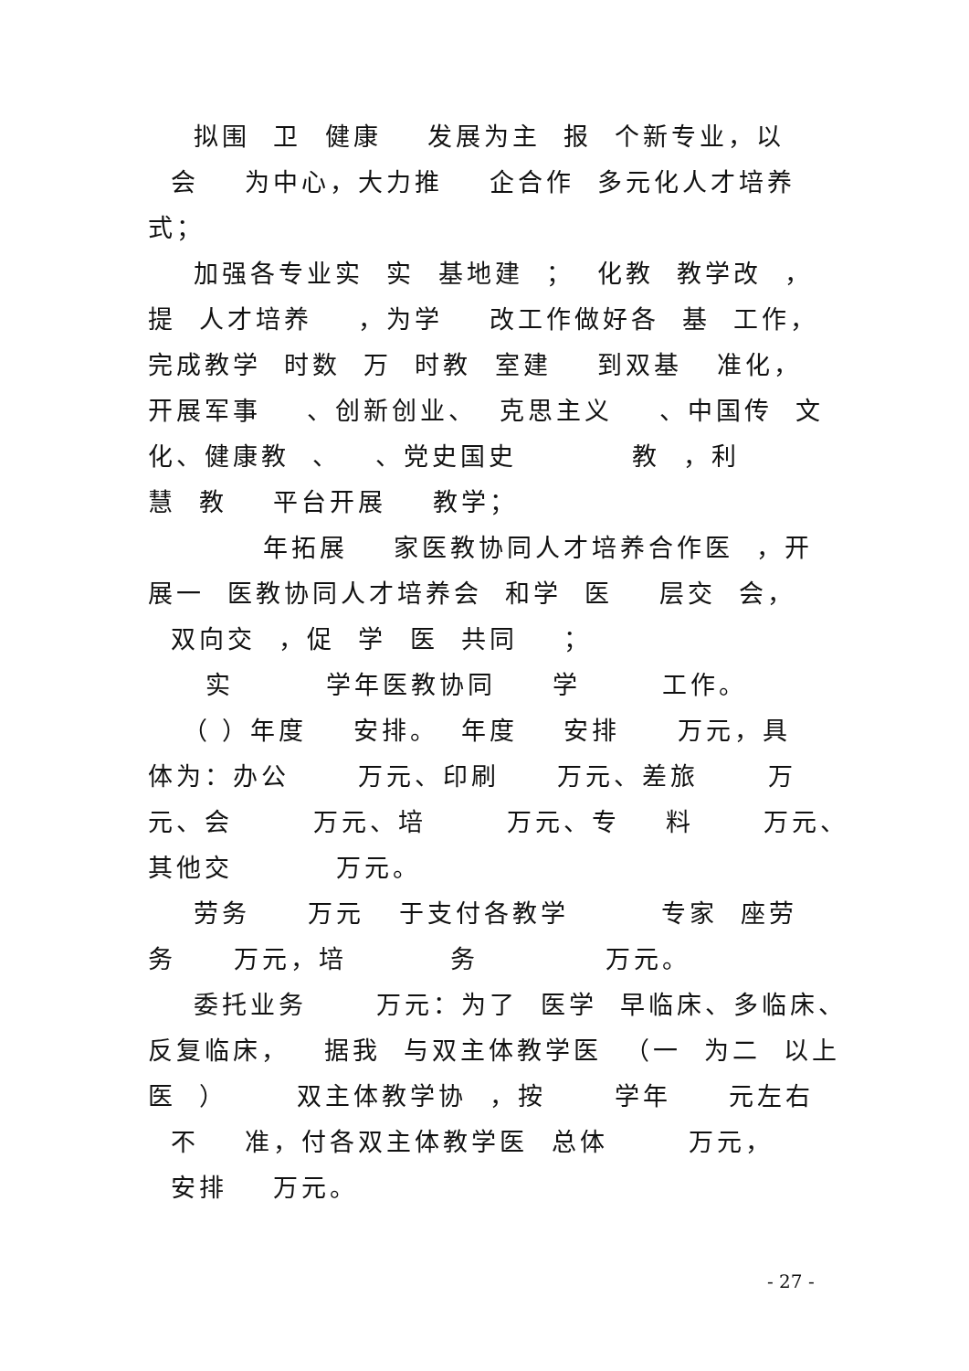拟围 卫 健康 发展为主 报 个新专业，以
会 为中心，大力推 企合作 多元化人才培养
式；
加强各专业实 实 基地建 ； 化教 教学改 ，
提 人才培养 ，为学 改工作做好各 基 工作，
完成教学 时数 万 时教 室建 到双基 准化，
开展军事 、创新创业、 克思主义 、中国传 文
化、健康教 、 、党史国史 教 ，利
慧 教 平台开展 教学；
年拓展 家医教协同人才培养合作医 ，开
展一 医教协同人才培养会 和学 医 层交 会，
双向交 ，促 学 医 共同 ；
实 学年医教协同 学 工作。
（ ）年度 安排。 年度 安排 万元，具
体为：办公 万元、印刷 万元、差旅 万
元、会 万元、培 万元、专 料 万元、
其他交 万元。
劳务 万元 于支付各教学 专家 座劳
务 万元，培 务 万元。
委托业务 万元：为了 医学 早临床、多临床、
反复临床， 据我 与双主体教学医 （一 为二 以上
医 ） 双主体教学协 ，按 学年 元左右
不 准，付各双主体教学医 总体 万元，
安排 万元。
- 27 -